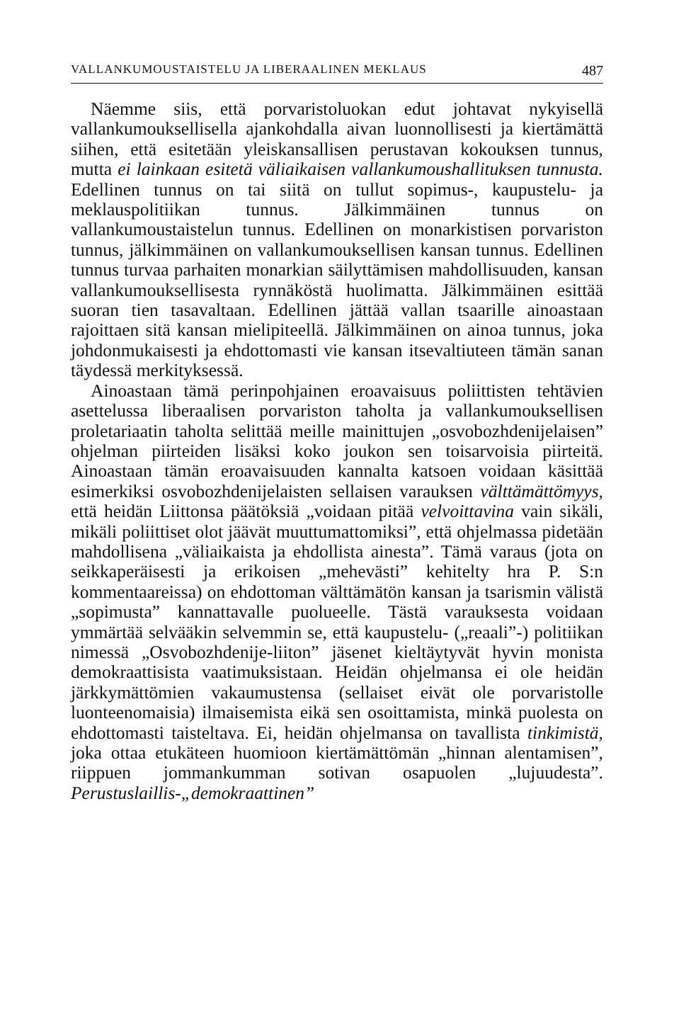VALLANKUMOUSTAISTELU JA LIBERAALINEN MEKLAUS 487
Näemme siis, että porvaristoluokan edut johtavat nykyisellä vallankumouksellisella ajankohdalla aivan luonnollisesti ja kiertämättä siihen, että esitetään yleiskansallisen perustavan kokouksen tunnus, mutta ei lainkaan esitetä väliaikaisen vallankumoushallituksen tunnusta. Edellinen tunnus on tai siitä on tullut sopimus-, kaupustelu- ja meklauspolitiikan tunnus. Jälkimmäinen tunnus on vallankumoustaistelun tunnus. Edellinen on monarkistisen porvariston tunnus, jälkimmäinen on vallankumouksellisen kansan tunnus. Edellinen tunnus turvaa parhaiten monarkian säilyttämisen mahdollisuuden, kansan vallankumouksellisesta rynnäköstä huolimatta. Jälkimmäinen esittää suoran tien tasavaltaan. Edellinen jättää vallan tsaarille ainoastaan rajoittaen sitä kansan mielipiteellä. Jälkimmäinen on ainoa tunnus, joka johdonmukaisesti ja ehdottomasti vie kansan itsevaltiuteen tämän sanan täydessä merkityksessä.
Ainoastaan tämä perinpohjainen eroavaisuus poliittisten tehtävien asettelussa liberaalisen porvariston taholta ja vallankumouksellisen proletariaatin taholta selittää meille mainittujen „osvobozhdenijelaisen” ohjelman piirteiden lisäksi koko joukon sen toisarvoisia piirteitä. Ainoastaan tämän eroavaisuuden kannalta katsoen voidaan käsittää esimerkiksi osvobozhdenijelaisten sellaisen varauksen välttämättömyys, että heidän Liittonsa päätöksiä „voidaan pitää velvoittavina vain sikäli, mikäli poliittiset olot jäävät muuttumattomiksi”, että ohjelmassa pidetään mahdollisena „väliaikaista ja ehdollista ainesta”. Tämä varaus (jota on seikkaperäisesti ja erikoisen „mehevästi” kehitelty hra P. S:n kommentaareissa) on ehdottoman välttämätön kansan ja tsarismin välistä „sopimusta” kannattavalle puolueelle. Tästä varauksesta voidaan ymmärtää selvääkin selvemmin se, että kaupustelu- („reaali”-) politiikan nimessä „Osvobozhdenije-liiton” jäsenet kieltäytyvät hyvin monista demokraattisista vaatimuksistaan. Heidän ohjelmansa ei ole heidän järkkymättömien vakaumustensa (sellaiset eivät ole porvaristolle luonteenomaisia) ilmaisemista eikä sen osoittamista, minkä puolesta on ehdottomasti taisteltava. Ei, heidän ohjelmansa on tavallista tinkimistä, joka ottaa etukäteen huomioon kiertämättömän „hinnan alentamisen”, riippuen jommankumman sotivan osapuolen „lujuudesta”. Perustuslaillis-„demokraattinen”